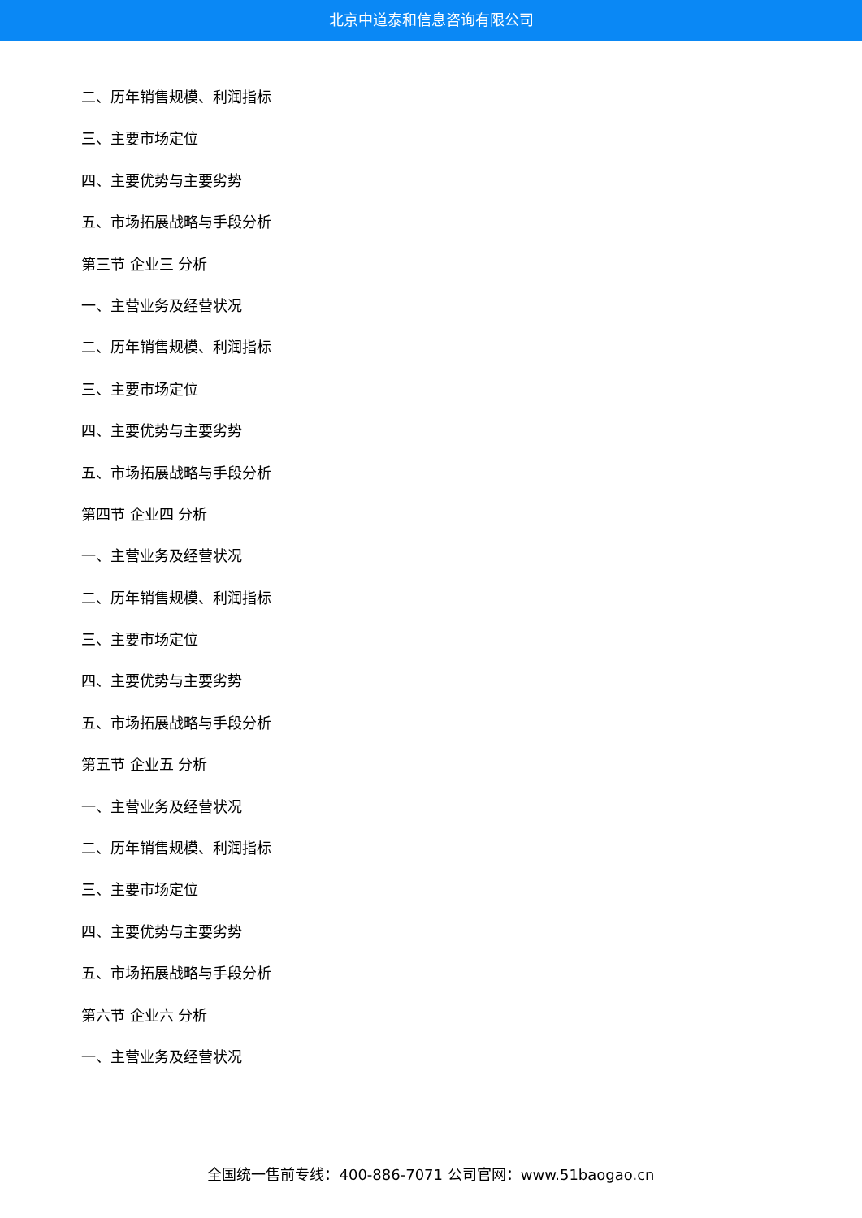北京中道泰和信息咨询有限公司
二、历年销售规模、利润指标
三、主要市场定位
四、主要优势与主要劣势
五、市场拓展战略与手段分析
第三节 企业三 分析
一、主营业务及经营状况
二、历年销售规模、利润指标
三、主要市场定位
四、主要优势与主要劣势
五、市场拓展战略与手段分析
第四节 企业四 分析
一、主营业务及经营状况
二、历年销售规模、利润指标
三、主要市场定位
四、主要优势与主要劣势
五、市场拓展战略与手段分析
第五节 企业五 分析
一、主营业务及经营状况
二、历年销售规模、利润指标
三、主要市场定位
四、主要优势与主要劣势
五、市场拓展战略与手段分析
第六节 企业六 分析
一、主营业务及经营状况
全国统一售前专线：400-886-7071 公司官网：www.51baogao.cn